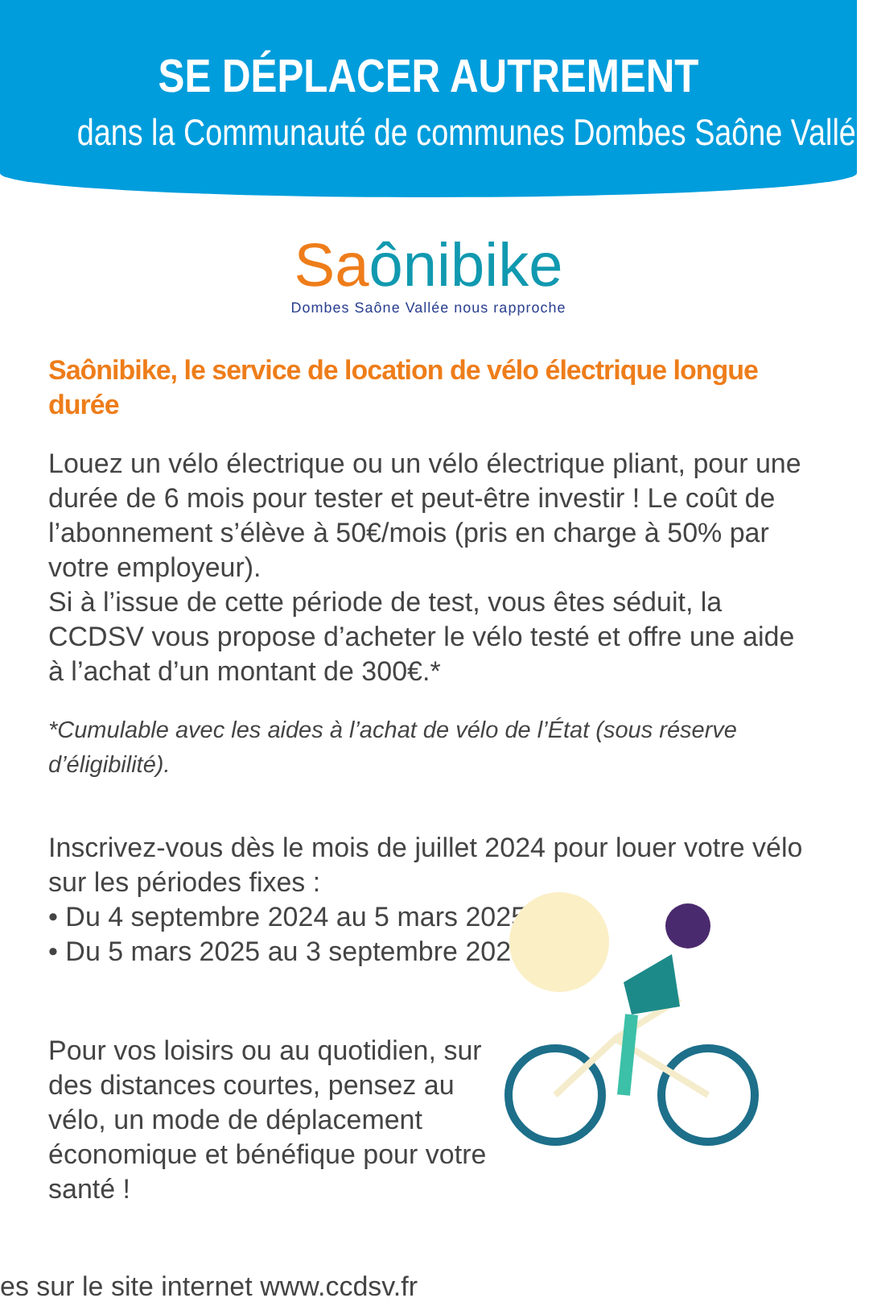SE DÉPLACER AUTREMENT
dans la Communauté de communes Dombes Saône Vallée
Saônibike
Dombes Saône Vallée nous rapproche
Saônibike, le service de location de vélo électrique longue durée
Louez un vélo électrique ou un vélo électrique pliant, pour une durée de 6 mois pour tester et peut-être investir ! Le coût de l’abonnement s’élève à 50€/mois (pris en charge à 50% par votre employeur).
Si à l’issue de cette période de test, vous êtes séduit, la CCDSV vous propose d’acheter le vélo testé et offre une aide à l’achat d’un montant de 300€.*
*Cumulable avec les aides à l’achat de vélo de l’État (sous réserve d’éligibilité).
Inscrivez-vous dès le mois de juillet 2024 pour louer votre vélo sur les périodes fixes :
• Du 4 septembre 2024 au 5 mars 2025
• Du 5 mars 2025 au 3 septembre 2025
Pour vos loisirs ou au quotidien, sur des distances courtes, pensez au vélo, un mode de déplacement économique et bénéfique pour votre santé !
es sur le site internet www.ccdsv.fr